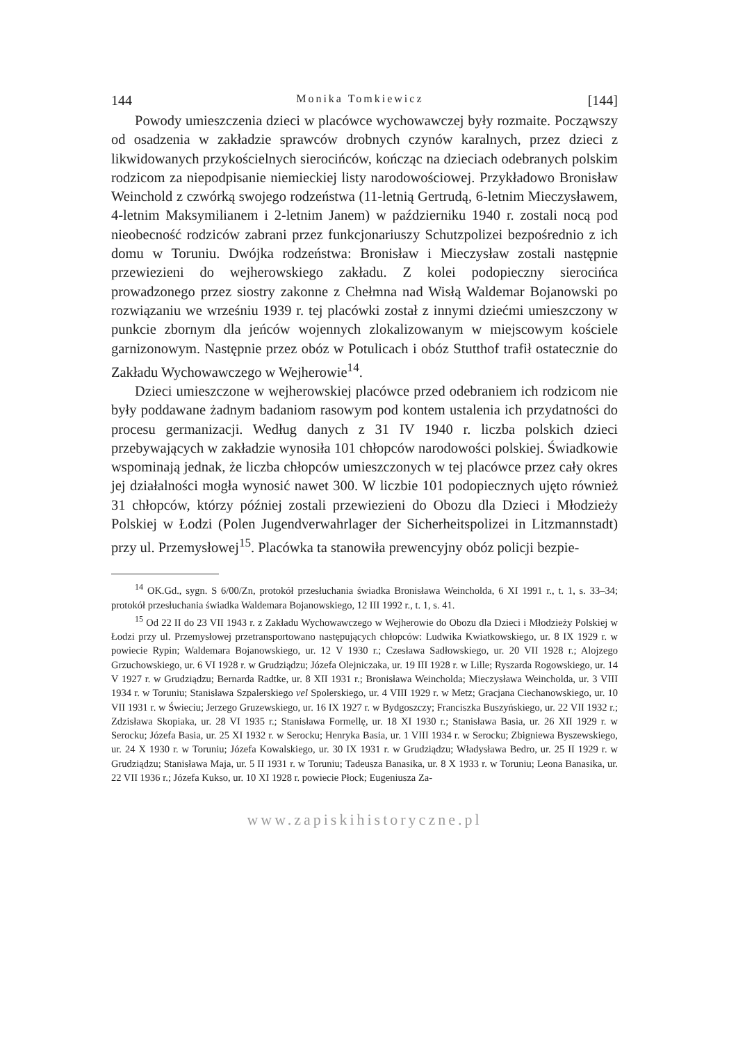144 Monika Tomkiewicz [144]
Powody umieszczenia dzieci w placówce wychowawczej były rozmaite. Począwszy od osadzenia w zakładzie sprawców drobnych czynów karalnych, przez dzieci z likwidowanych przykościelnych sierocińców, kończąc na dzieciach odebranych polskim rodzicom za niepodpisanie niemieckiej listy narodowościowej. Przykładowo Bronisław Weinchold z czwórką swojego rodzeństwa (11-letnią Gertrudą, 6-letnim Mieczysławem, 4-letnim Maksymilianem i 2-letnim Janem) w październiku 1940 r. zostali nocą pod nieobecność rodziców zabrani przez funkcjonariuszy Schutzpolizei bezpośrednio z ich domu w Toruniu. Dwójka rodzeństwa: Bronisław i Mieczysław zostali następnie przewiezieni do wejherowskiego zakładu. Z kolei podopieczny sierocińca prowadzonego przez siostry zakonne z Chełmna nad Wisłą Waldemar Bojanowski po rozwiązaniu we wrześniu 1939 r. tej placówki został z innymi dziećmi umieszczony w punkcie zbornym dla jeńców wojennych zlokalizowanym w miejscowym kościele garnizonowym. Następnie przez obóz w Potulicach i obóz Stutthof trafił ostatecznie do Zakładu Wychowawczego w Wejherowie<sup>14</sup>.
Dzieci umieszczone w wejherowskiej placówce przed odebraniem ich rodzicom nie były poddawane żadnym badaniom rasowym pod kontem ustalenia ich przydatności do procesu germanizacji. Według danych z 31 IV 1940 r. liczba polskich dzieci przebywających w zakładzie wynosiła 101 chłopców narodowości polskiej. Świadkowie wspominają jednak, że liczba chłopców umieszczonych w tej placówce przez cały okres jej działalności mogła wynosić nawet 300. W liczbie 101 podopiecznych ujęto również 31 chłopców, którzy później zostali przewiezieni do Obozu dla Dzieci i Młodzieży Polskiej w Łodzi (Polen Jugendverwahrlager der Sicherheitspolizei in Litzmannstadt) przy ul. Przemysłowej<sup>15</sup>. Placówka ta stanowiła prewencyjny obóz policji bezpie-
<sup>14</sup> OK.Gd., sygn. S 6/00/Zn, protokół przesłuchania świadka Bronisława Weincholda, 6 XI 1991 r., t. 1, s. 33–34; protokół przesłuchania świadka Waldemara Bojanowskiego, 12 III 1992 r., t. 1, s. 41.
<sup>15</sup> Od 22 II do 23 VII 1943 r. z Zakładu Wychowawczego w Wejherowie do Obozu dla Dzieci i Młodzieży Polskiej w Łodzi przy ul. Przemysłowej przetransportowano następujących chłopców: Ludwika Kwiatkowskiego, ur. 8 IX 1929 r. w powiecie Rypin; Waldemara Bojanowskiego, ur. 12 V 1930 r.; Czesława Sadłowskiego, ur. 20 VII 1928 r.; Alojzego Grzuchowskiego, ur. 6 VI 1928 r. w Grudziądzu; Józefa Olejniczaka, ur. 19 III 1928 r. w Lille; Ryszarda Rogowskiego, ur. 14 V 1927 r. w Grudziądzu; Bernarda Radtke, ur. 8 XII 1931 r.; Bronisława Weincholda; Mieczysława Weincholda, ur. 3 VIII 1934 r. w Toruniu; Stanisława Szpalerskiego vel Spolerskiego, ur. 4 VIII 1929 r. w Metz; Gracjana Ciechanowskiego, ur. 10 VII 1931 r. w Świeciu; Jerzego Gruzewskiego, ur. 16 IX 1927 r. w Bydgoszczy; Franciszka Buszyńskiego, ur. 22 VII 1932 r.; Zdzisława Skopiaka, ur. 28 VI 1935 r.; Stanisława Formellę, ur. 18 XI 1930 r.; Stanisława Basia, ur. 26 XII 1929 r. w Serocku; Józefa Basia, ur. 25 XI 1932 r. w Serocku; Henryka Basia, ur. 1 VIII 1934 r. w Serocku; Zbigniewa Byszewskiego, ur. 24 X 1930 r. w Toruniu; Józefa Kowalskiego, ur. 30 IX 1931 r. w Grudziądzu; Władysława Bedro, ur. 25 II 1929 r. w Grudziądzu; Stanisława Maja, ur. 5 II 1931 r. w Toruniu; Tadeusza Banasika, ur. 8 X 1933 r. w Toruniu; Leona Banasika, ur. 22 VII 1936 r.; Józefa Kukso, ur. 10 XI 1928 r. powiecie Płock; Eugeniusza Za-
www.zapiskihistoryczne.pl